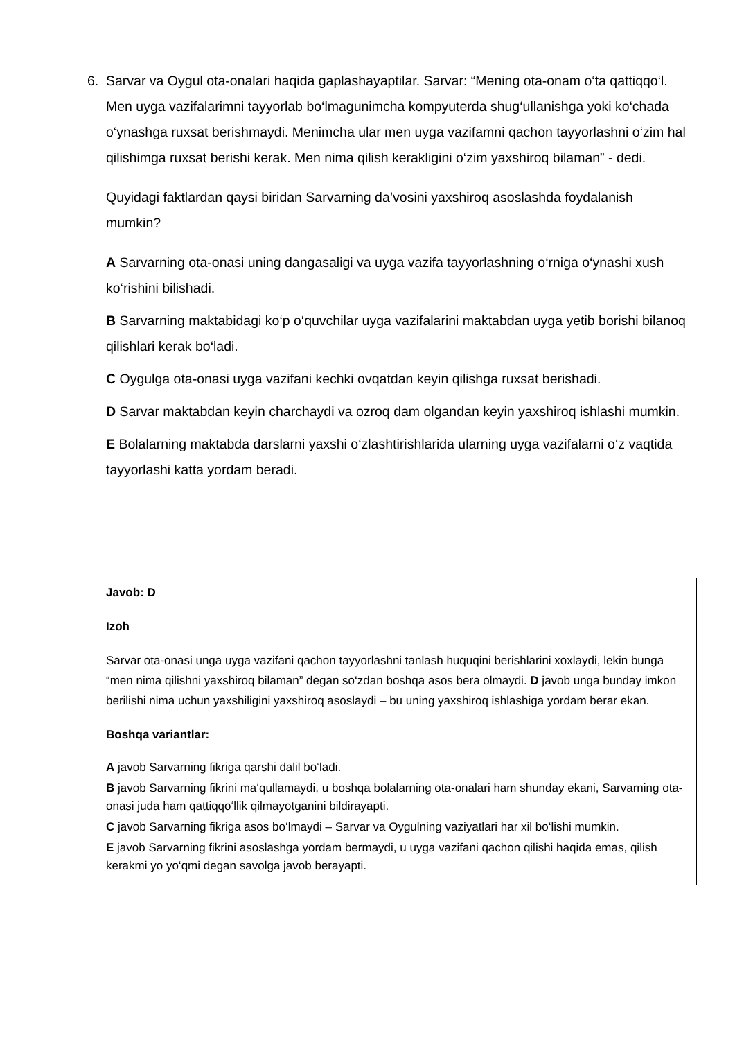6. Sarvar va Oygul ota-onalari haqida gaplashayaptilar. Sarvar: “Mening ota-onam o‘ta qattiqqo‘l. Men uyga vazifalarimni tayyorlab bo‘lmagunimcha kompyuterda shug‘ullanishga yoki ko‘chada o‘ynashga ruxsat berishmaydi. Menimcha ular men uyga vazifamni qachon tayyorlashni o‘zim hal qilishimga ruxsat berishi kerak. Men nima qilish kerakligini o‘zim yaxshiroq bilaman” - dedi.
Quyidagi faktlardan qaysi biridan Sarvarning da’vosini yaxshiroq asoslashda foydalanish mumkin?
A Sarvarning ota-onasi uning dangasaligi va uyga vazifa tayyorlashning o‘rniga o‘ynashi xush ko‘rishini bilishadi.
B Sarvarning maktabidagi ko‘p o‘quvchilar uyga vazifalarini maktabdan uyga yetib borishi bilanoq qilishlari kerak bo‘ladi.
C Oygulga ota-onasi uyga vazifani kechki ovqatdan keyin qilishga ruxsat berishadi.
D Sarvar maktabdan keyin charchaydi va ozroq dam olgandan keyin yaxshiroq ishlashi mumkin.
E Bolalarning maktabda darslarni yaxshi o‘zlashtirishlarida ularning uyga vazifalarni o‘z vaqtida tayyorlashi katta yordam beradi.
Javob: D
Izoh
Sarvar ota-onasi unga uyga vazifani qachon tayyorlashni tanlash huquqini berishlarini xoxlaydi, lekin bunga “men nima qilishni yaxshiroq bilaman” degan so‘zdan boshqa asos bera olmaydi. D javob unga bunday imkon berilishi nima uchun yaxshiligini yaxshiroq asoslaydi – bu uning yaxshiroq ishlashiga yordam berar ekan.
Boshqa variantlar:
A javob Sarvarning fikriga qarshi dalil bo‘ladi.
B javob Sarvarning fikrini ma‘qullamaydi, u boshqa bolalarning ota-onalari ham shunday ekani, Sarvarning ota-onasi juda ham qattiqqo‘llik qilmayotganini bildirayapti.
C javob Sarvarning fikriga asos bo‘lmaydi – Sarvar va Oygulning vaziyatlari har xil bo‘lishi mumkin.
E javob Sarvarning fikrini asoslashga yordam bermaydi, u uyga vazifani qachon qilishi haqida emas, qilish kerakmi yo yo‘qmi degan savolga javob berayapti.